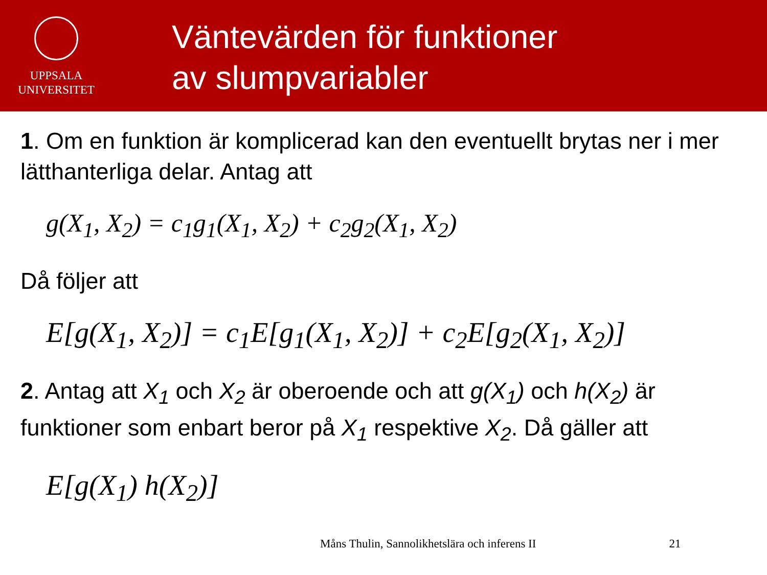UPPSALA
UNIVERSITET
Väntevärden för funktioner
av slumpvariabler
1. Om en funktion är komplicerad kan den eventuellt brytas ner i mer lätthanterliga delar. Antag att
g(X<sub>1</sub>, X<sub>2</sub>) = c<sub>1</sub>g<sub>1</sub>(X<sub>1</sub>, X<sub>2</sub>) + c<sub>2</sub>g<sub>2</sub>(X<sub>1</sub>, X<sub>2</sub>)
Då följer att
E[g(X<sub>1</sub>, X<sub>2</sub>)] = c<sub>1</sub>E[g<sub>1</sub>(X<sub>1</sub>, X<sub>2</sub>)] + c<sub>2</sub>E[g<sub>2</sub>(X<sub>1</sub>, X<sub>2</sub>)]
2. Antag att X<sub>1</sub> och X<sub>2</sub> är oberoende och att g(X<sub>1</sub>) och h(X<sub>2</sub>) är funktioner som enbart beror på X<sub>1</sub> respektive X<sub>2</sub>. Då gäller att
E[g(X<sub>1</sub>) h(X<sub>2</sub>)]
Måns Thulin, Sannolikhetslära och inferens II 21